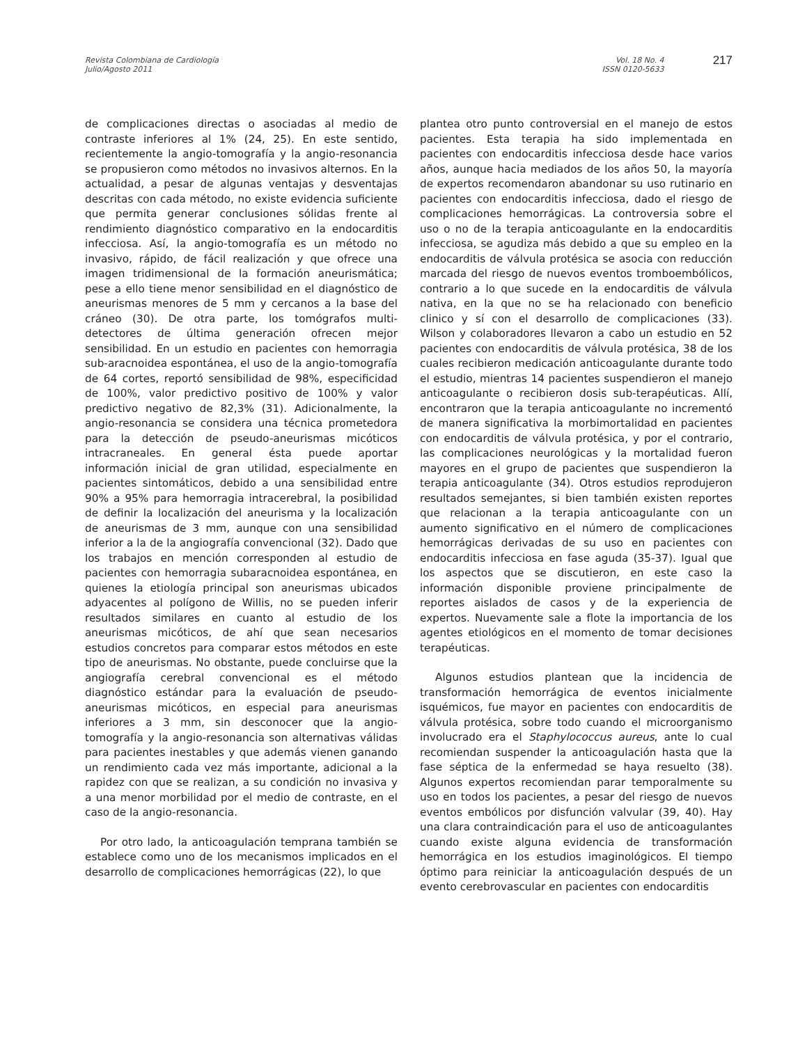Revista Colombiana de Cardiología
Julio/Agosto 2011
Vol. 18 No. 4
ISSN 0120-5633
217
de complicaciones directas o asociadas al medio de contraste inferiores al 1% (24, 25). En este sentido, recientemente la angio-tomografía y la angio-resonancia se propusieron como métodos no invasivos alternos. En la actualidad, a pesar de algunas ventajas y desventajas descritas con cada método, no existe evidencia suficiente que permita generar conclusiones sólidas frente al rendimiento diagnóstico comparativo en la endocarditis infecciosa. Así, la angio-tomografía es un método no invasivo, rápido, de fácil realización y que ofrece una imagen tridimensional de la formación aneurismática; pese a ello tiene menor sensibilidad en el diagnóstico de aneurismas menores de 5 mm y cercanos a la base del cráneo (30). De otra parte, los tomógrafos multi-detectores de última generación ofrecen mejor sensibilidad. En un estudio en pacientes con hemorragia sub-aracnoidea espontánea, el uso de la angio-tomografía de 64 cortes, reportó sensibilidad de 98%, especificidad de 100%, valor predictivo positivo de 100% y valor predictivo negativo de 82,3% (31). Adicionalmente, la angio-resonancia se considera una técnica prometedora para la detección de pseudo-aneurismas micóticos intracraneales. En general ésta puede aportar información inicial de gran utilidad, especialmente en pacientes sintomáticos, debido a una sensibilidad entre 90% a 95% para hemorragia intracerebral, la posibilidad de definir la localización del aneurisma y la localización de aneurismas de 3 mm, aunque con una sensibilidad inferior a la de la angiografía convencional (32). Dado que los trabajos en mención corresponden al estudio de pacientes con hemorragia subaracnoidea espontánea, en quienes la etiología principal son aneurismas ubicados adyacentes al polígono de Willis, no se pueden inferir resultados similares en cuanto al estudio de los aneurismas micóticos, de ahí que sean necesarios estudios concretos para comparar estos métodos en este tipo de aneurismas. No obstante, puede concluirse que la angiografía cerebral convencional es el método diagnóstico estándar para la evaluación de pseudo-aneurismas micóticos, en especial para aneurismas inferiores a 3 mm, sin desconocer que la angio-tomografía y la angio-resonancia son alternativas válidas para pacientes inestables y que además vienen ganando un rendimiento cada vez más importante, adicional a la rapidez con que se realizan, a su condición no invasiva y a una menor morbilidad por el medio de contraste, en el caso de la angio-resonancia.
Por otro lado, la anticoagulación temprana también se establece como uno de los mecanismos implicados en el desarrollo de complicaciones hemorrágicas (22), lo que
plantea otro punto controversial en el manejo de estos pacientes. Esta terapia ha sido implementada en pacientes con endocarditis infecciosa desde hace varios años, aunque hacia mediados de los años 50, la mayoría de expertos recomendaron abandonar su uso rutinario en pacientes con endocarditis infecciosa, dado el riesgo de complicaciones hemorrágicas. La controversia sobre el uso o no de la terapia anticoagulante en la endocarditis infecciosa, se agudiza más debido a que su empleo en la endocarditis de válvula protésica se asocia con reducción marcada del riesgo de nuevos eventos tromboembólicos, contrario a lo que sucede en la endocarditis de válvula nativa, en la que no se ha relacionado con beneficio clinico y sí con el desarrollo de complicaciones (33). Wilson y colaboradores llevaron a cabo un estudio en 52 pacientes con endocarditis de válvula protésica, 38 de los cuales recibieron medicación anticoagulante durante todo el estudio, mientras 14 pacientes suspendieron el manejo anticoagulante o recibieron dosis sub-terapéuticas. Allí, encontraron que la terapia anticoagulante no incrementó de manera significativa la morbimortalidad en pacientes con endocarditis de válvula protésica, y por el contrario, las complicaciones neurológicas y la mortalidad fueron mayores en el grupo de pacientes que suspendieron la terapia anticoagulante (34). Otros estudios reprodujeron resultados semejantes, si bien también existen reportes que relacionan a la terapia anticoagulante con un aumento significativo en el número de complicaciones hemorrágicas derivadas de su uso en pacientes con endocarditis infecciosa en fase aguda (35-37). Igual que los aspectos que se discutieron, en este caso la información disponible proviene principalmente de reportes aislados de casos y de la experiencia de expertos. Nuevamente sale a flote la importancia de los agentes etiológicos en el momento de tomar decisiones terapéuticas.
Algunos estudios plantean que la incidencia de transformación hemorrágica de eventos inicialmente isquémicos, fue mayor en pacientes con endocarditis de válvula protésica, sobre todo cuando el microorganismo involucrado era el Staphylococcus aureus, ante lo cual recomiendan suspender la anticoagulación hasta que la fase séptica de la enfermedad se haya resuelto (38). Algunos expertos recomiendan parar temporalmente su uso en todos los pacientes, a pesar del riesgo de nuevos eventos embólicos por disfunción valvular (39, 40). Hay una clara contraindicación para el uso de anticoagulantes cuando existe alguna evidencia de transformación hemorrágica en los estudios imaginológicos. El tiempo óptimo para reiniciar la anticoagulación después de un evento cerebrovascular en pacientes con endocarditis